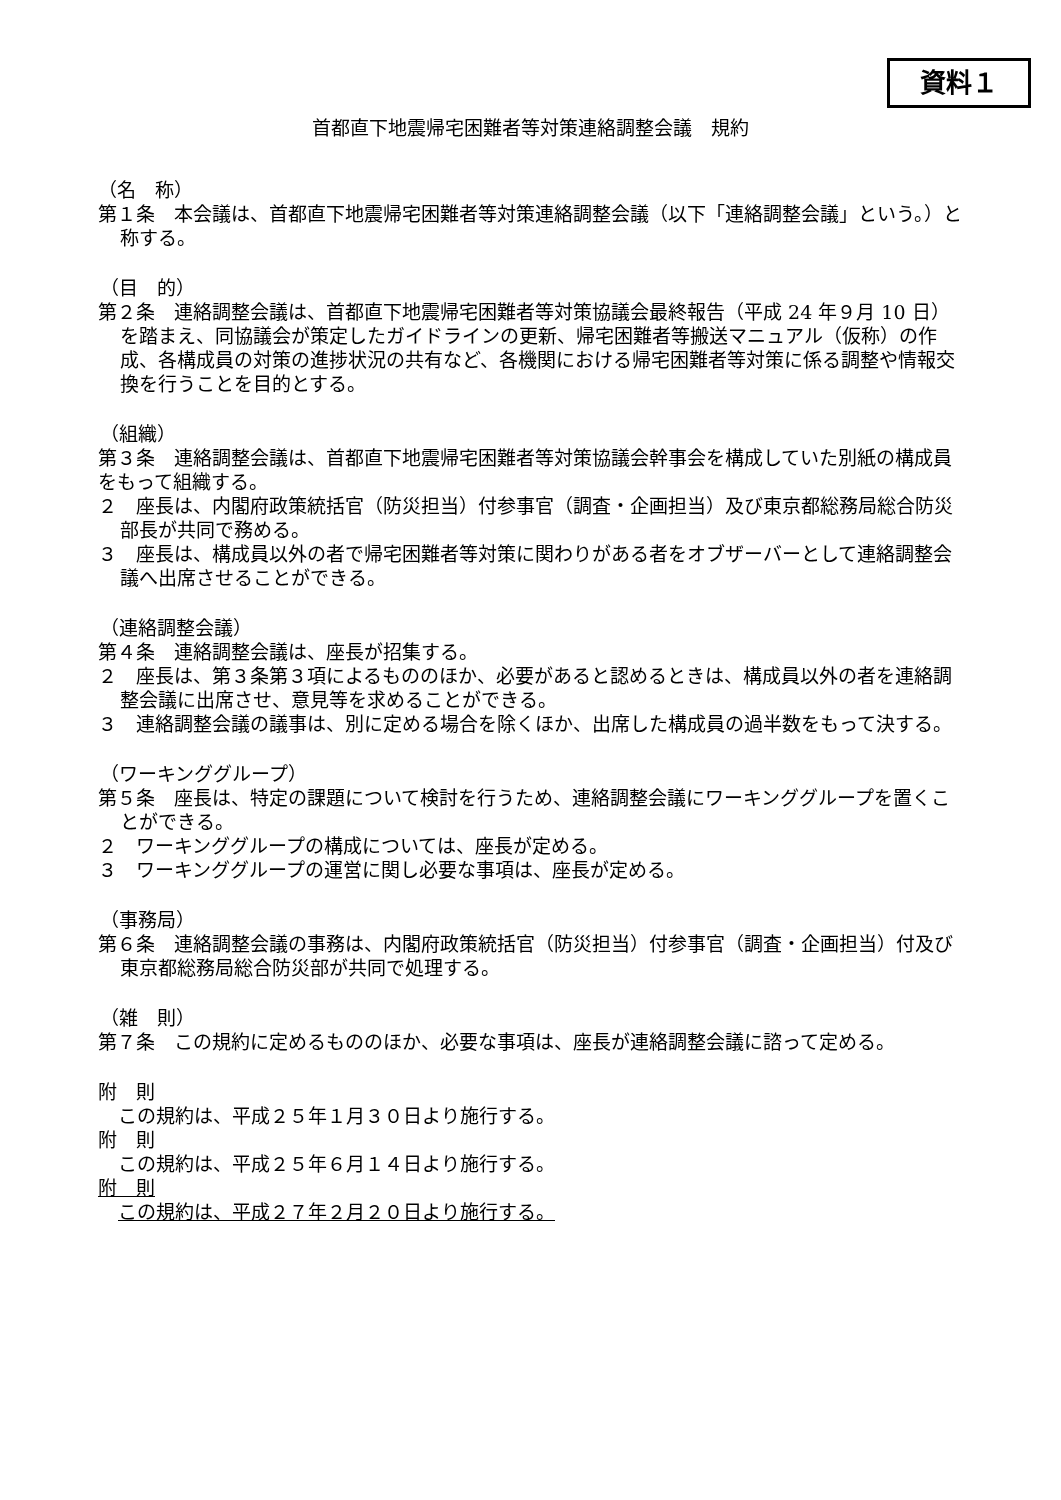資料１
首都直下地震帰宅困難者等対策連絡調整会議　規約
（名　称）
第１条　本会議は、首都直下地震帰宅困難者等対策連絡調整会議（以下「連絡調整会議」という。）と称する。
（目　的）
第２条　連絡調整会議は、首都直下地震帰宅困難者等対策協議会最終報告（平成 24 年９月 10 日）を踏まえ、同協議会が策定したガイドラインの更新、帰宅困難者等搬送マニュアル（仮称）の作成、各構成員の対策の進捗状況の共有など、各機関における帰宅困難者等対策に係る調整や情報交換を行うことを目的とする。
（組織）
第３条　連絡調整会議は、首都直下地震帰宅困難者等対策協議会幹事会を構成していた別紙の構成員をもって組織する。
２　座長は、内閣府政策統括官（防災担当）付参事官（調査・企画担当）及び東京都総務局総合防災部長が共同で務める。
３　座長は、構成員以外の者で帰宅困難者等対策に関わりがある者をオブザーバーとして連絡調整会議へ出席させることができる。
（連絡調整会議）
第４条　連絡調整会議は、座長が招集する。
２　座長は、第３条第３項によるもののほか、必要があると認めるときは、構成員以外の者を連絡調整会議に出席させ、意見等を求めることができる。
３　連絡調整会議の議事は、別に定める場合を除くほか、出席した構成員の過半数をもって決する。
（ワーキンググループ）
第５条　座長は、特定の課題について検討を行うため、連絡調整会議にワーキンググループを置くことができる。
２　ワーキンググループの構成については、座長が定める。
３　ワーキンググループの運営に関し必要な事項は、座長が定める。
（事務局）
第６条　連絡調整会議の事務は、内閣府政策統括官（防災担当）付参事官（調査・企画担当）付及び東京都総務局総合防災部が共同で処理する。
（雑　則）
第７条　この規約に定めるもののほか、必要な事項は、座長が連絡調整会議に諮って定める。
附　則
この規約は、平成２５年１月３０日より施行する。
附　則
この規約は、平成２５年６月１４日より施行する。
附　則
この規約は、平成２７年２月２０日より施行する。